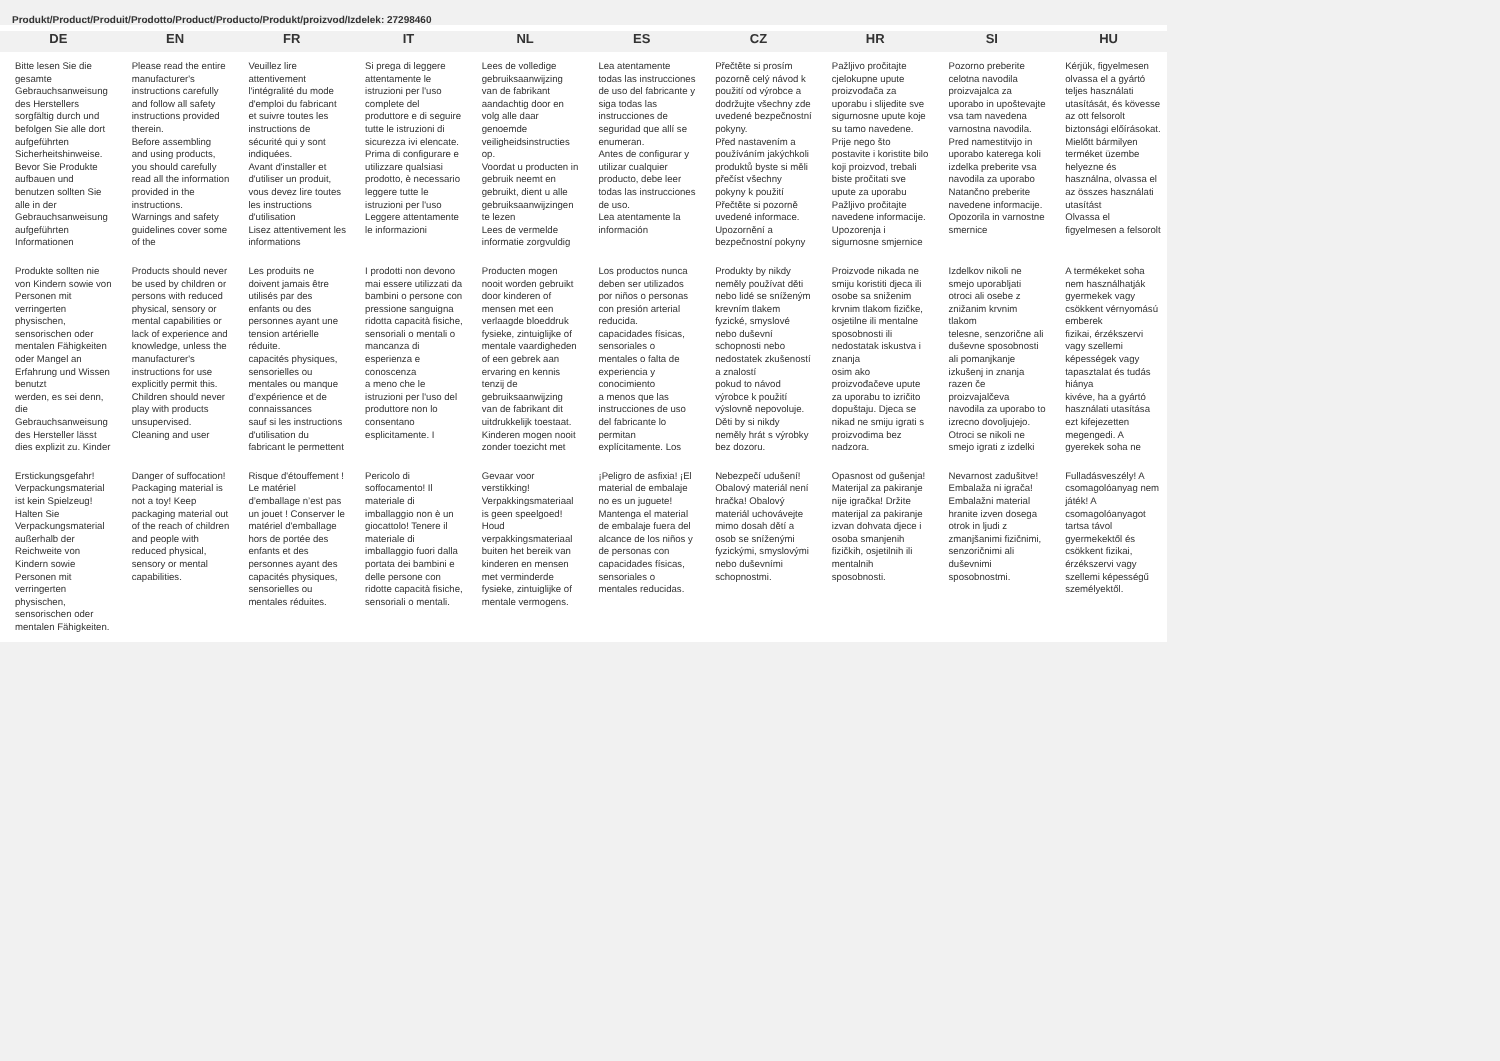Produkt/Product/Produit/Prodotto/Product/Producto/Produkt/proizvod/Izdelek: 27298460
| DE | EN | FR | IT | NL | ES | CZ | HR | SI | HU |
| --- | --- | --- | --- | --- | --- | --- | --- | --- | --- |
| Bitte lesen Sie die gesamte Gebrauchsanweisung des Herstellers sorgfältig durch und befolgen Sie alle dort aufgeführten Sicherheitshinweise. Bevor Sie Produkte aufbauen und benutzen sollten Sie alle in der Gebrauchsanweisung aufgeführten Informationen | Please read the entire manufacturer's instructions carefully and follow all safety instructions provided therein. Before assembling and using products, you should carefully read all the information provided in the instructions. Warnings and safety guidelines cover some of the | Veuillez lire attentivement l'intégralité du mode d'emploi du fabricant et suivre toutes les instructions de sécurité qui y sont indiquées. Avant d'installer et d'utiliser un produit, vous devez lire toutes les instructions d'utilisation Lisez attentivement les informations | Si prega di leggere attentamente le istruzioni per l'uso complete del produttore e di seguire tutte le istruzioni di sicurezza ivi elencate. Prima di configurare e utilizzare qualsiasi prodotto, è necessario leggere tutte le istruzioni per l'uso Leggere attentamente le informazioni | Lees de volledige gebruiksaanwijzing van de fabrikant aandachtig door en volg alle daar genoemde veiligheidsinstructies op. Voordat u producten in gebruik neemt en gebruikt, dient u alle gebruiksaanwijzingen te lezen Lees de vermelde informatie zorgvuldig | Lea atentamente todas las instrucciones de uso del fabricante y siga todas las instrucciones de seguridad que allí se enumeran. Antes de configurar y utilizar cualquier producto, debe leer todas las instrucciones de uso. Lea atentamente la información | Přečtěte si prosím pozorně celý návod k použití od výrobce a dodržujte všechny zde uvedené bezpečnostní pokyny. Před nastavením a používáním jakýchkoli produktů byste si měli přečíst všechny pokyny k použití Přečtěte si pozorně uvedené informace. Upozornění a bezpečnostní pokyny | Pažljivo pročitajte cjelokupne upute proizvođača za uporabu i slijedite sve sigurnosne upute koje su tamo navedene. Prije nego što postavite i koristite bilo koji proizvod, trebali biste pročitati sve upute za uporabu Pažljivo pročitajte navedene informacije. Upozorenja i sigurnosne smjernice | Pozorno preberite celotna navodila proizvajalca za uporabo in upoštevajte vsa tam navedena varnostna navodila. Pred namestitvijo in uporabo katerega koli izdelka preberite vsa navodila za uporabo Natančno preberite navedene informacije. Opozorila in varnostne smernice | Kérjük, figyelmesen olvassa el a gyártó teljes használati utasítását, és kövesse az ott felsorolt biztonsági előírásokat. Mielőtt bármilyen terméket üzembe helyezne és használna, olvassa el az összes használati utasítást Olvassa el figyelmesen a felsorolt |
| Produkte sollten nie von Kindern sowie von Personen mit verringerten physischen, sensorischen oder mentalen Fähigkeiten oder Mangel an Erfahrung und Wissen benutzt werden, es sei denn, die Gebrauchsanweisung des Hersteller lässt dies explizit zu. Kinder | Products should never be used by children or persons with reduced physical, sensory or mental capabilities or lack of experience and knowledge, unless the manufacturer's instructions for use explicitly permit this. Children should never play with products unsupervised. Cleaning and user | Les produits ne doivent jamais être utilisés par des enfants ou des personnes ayant une tension artérielle réduite. capacités physiques, sensorielles ou mentales ou manque d’expérience et de connaissances sauf si les instructions d'utilisation du fabricant le permettent | I prodotti non devono mai essere utilizzati da bambini o persone con pressione sanguigna ridotta capacità fisiche, sensoriali o mentali o mancanza di esperienza e conoscenza a meno che le istruzioni per l'uso del produttore non lo consentano esplicitamente. I | Producten mogen nooit worden gebruikt door kinderen of mensen met een verlaagde bloeddruk fysieke, zintuiglijke of mentale vaardigheden of een gebrek aan ervaring en kennis tenzij de gebruiksaanwijzing van de fabrikant dit uitdrukkelijk toestaat. Kinderen mogen nooit zonder toezicht met | Los productos nunca deben ser utilizados por niños o personas con presión arterial reducida. capacidades físicas, sensoriales o mentales o falta de experiencia y conocimiento a menos que las instrucciones de uso del fabricante lo permitan explícitamente. Los | Produkty by nikdy neměly používat děti nebo lidé se sníženým krevním tlakem fyzické, smyslové nebo duševní schopnosti nebo nedostatek zkušeností a znalostí pokud to návod výrobce k použití výslovně nepovoluje. Děti by si nikdy neměly hrát s výrobky bez dozoru. | Proizvode nikada ne smiju koristiti djeca ili osobe sa sniženim krvnim tlakom fizičke, osjetilne ili mentalne sposobnosti ili nedostatak iskustva i znanja osim ako proizvođačeve upute za uporabu to izričito dopuštaju. Djeca se nikad ne smiju igrati s proizvodima bez nadzora. | Izdelkov nikoli ne smejo uporabljati otroci ali osebe z znižanim krvnim tlakom telesne, senzorične ali duševne sposobnosti ali pomanjkanje izkušenj in znanja razen če proizvajalčeva navodila za uporabo to izrecno dovoljujejo. Otroci se nikoli ne smejo igrati z izdelki | A termékeket soha nem használhatják gyermekek vagy csökkent vérnyomású emberek fizikai, érzékszervi vagy szellemi képességek vagy tapasztalat és tudás hiánya kivéve, ha a gyártó használati utasítása ezt kifejezetten megengedi. A gyerekek soha ne |
| Erstickungsgefahr! Verpackungsmaterial ist kein Spielzeug! Halten Sie Verpackungsmaterial außerhalb der Reichweite von Kindern sowie Personen mit verringerten physischen, sensorischen oder mentalen Fähigkeiten. | Danger of suffocation! Packaging material is not a toy! Keep packaging material out of the reach of children and people with reduced physical, sensory or mental capabilities. | Risque d'étouffement ! Le matériel d’emballage n’est pas un jouet ! Conserver le matériel d'emballage hors de portée des enfants et des personnes ayant des capacités physiques, sensorielles ou mentales réduites. | Pericolo di soffocamento! Il materiale di imballaggio non è un giocattolo! Tenere il materiale di imballaggio fuori dalla portata dei bambini e delle persone con ridotte capacità fisiche, sensoriali o mentali. | Gevaar voor verstikking! Verpakkingsmateriaal is geen speelgoed! Houd verpakkingsmateriaal buiten het bereik van kinderen en mensen met verminderde fysieke, zintuiglijke of mentale vermogens. | ¡Peligro de asfixia! ¡El material de embalaje no es un juguete! Mantenga el material de embalaje fuera del alcance de los niños y de personas con capacidades físicas, sensoriales o mentales reducidas. | Nebezpečí udušení! Obalový materiál není hračka! Obalový materiál uchovávejte mimo dosah dětí a osob se sníženými fyzickými, smyslovými nebo duševními schopnostmi. | Opasnost od gušenja! Materijal za pakiranje nije igračka! Držite materijal za pakiranje izvan dohvata djece i osoba smanjenih fizičkih, osjetilnih ili mentalnih sposobnosti. | Nevarnost zadušitve! Embalaža ni igrača! Embalažni material hranite izven dosega otrok in ljudi z zmanjšanimi fizičnimi, senzoričnimi ali duševnimi sposobnostmi. | Fulladásveszély! A csomagolóanyag nem játék! A csomagolóanyagot tartsa távol gyermekektől és csökkent fizikai, érzékszervi vagy szellemi képességű személyektől. |